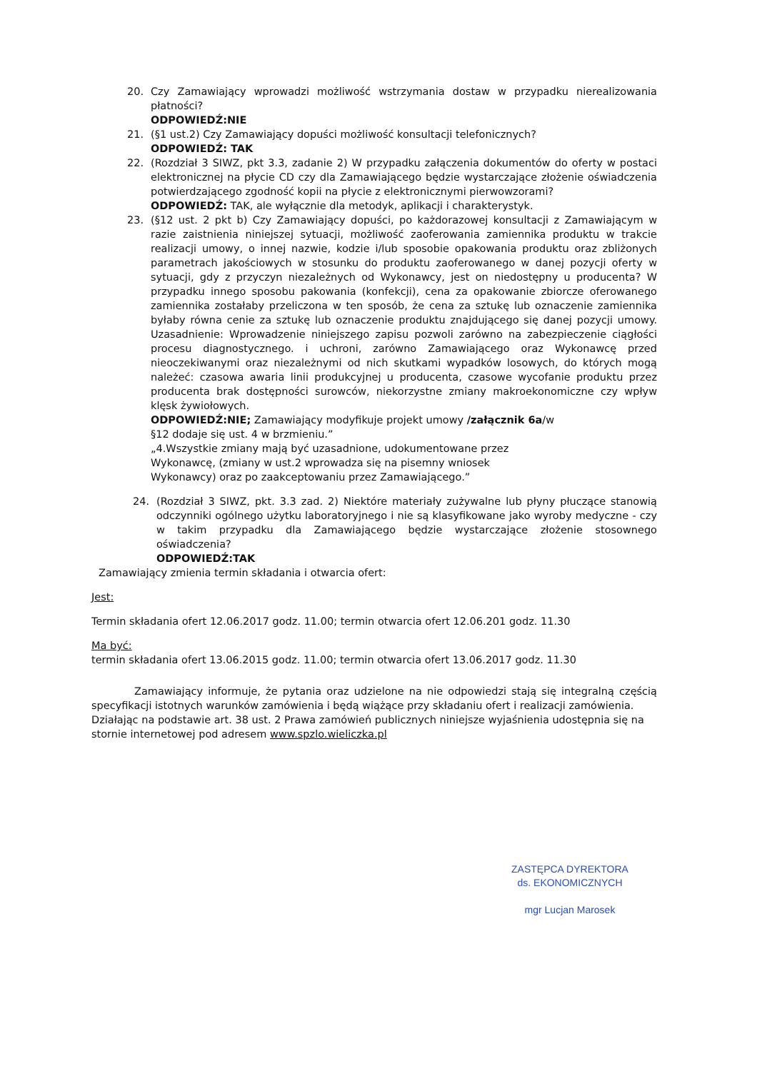20. Czy Zamawiający wprowadzi możliwość wstrzymania dostaw w przypadku nierealizowania płatności?
ODPOWIEDŹ:NIE
21. (§1 ust.2) Czy Zamawiający dopuści możliwość konsultacji telefonicznych?
ODPOWIEDŹ: TAK
22. (Rozdział 3 SIWZ, pkt 3.3, zadanie 2) W przypadku załączenia dokumentów do oferty w postaci elektronicznej na płycie CD czy dla Zamawiającego będzie wystarczające złożenie oświadczenia potwierdzającego zgodność kopii na płycie z elektronicznymi pierwowzorami?
ODPOWIEDŹ: TAK, ale wyłącznie dla metodyk, aplikacji i charakterystyk.
23. (§12 ust. 2 pkt b) Czy Zamawiający dopuści, po każdorazowej konsultacji z Zamawiającym w razie zaistnienia niniejszej sytuacji, możliwość zaoferowania zamiennika produktu w trakcie realizacji umowy, o innej nazwie, kodzie i/lub sposobie opakowania produktu oraz zbliżonych parametrach jakościowych w stosunku do produktu zaoferowanego w danej pozycji oferty w sytuacji, gdy z przyczyn niezależnych od Wykonawcy, jest on niedostępny u producenta? W przypadku innego sposobu pakowania (konfekcji), cena za opakowanie zbiorcze oferowanego zamiennika zostałaby przeliczona w ten sposób, że cena za sztukę lub oznaczenie zamiennika byłaby równa cenie za sztukę lub oznaczenie produktu znajdującego się danej pozycji umowy. Uzasadnienie: Wprowadzenie niniejszego zapisu pozwoli zarówno na zabezpieczenie ciągłości procesu diagnostycznego. i uchroni, zarówno Zamawiającego oraz Wykonawcę przed nieoczekiwanymi oraz niezależnymi od nich skutkami wypadków losowych, do których mogą należeć: czasowa awaria linii produkcyjnej u producenta, czasowe wycofanie produktu przez producenta brak dostępności surowców, niekorzystne zmiany makroekonomiczne czy wpływ klęsk żywiołowych.
ODPOWIEDŹ:NIE; Zamawiający modyfikuje projekt umowy /załącznik 6a/w
§12 dodaje się ust. 4 w brzmieniu.”
„4.Wszystkie zmiany mają być uzasadnione, udokumentowane przez
Wykonawcę, (zmiany w ust.2 wprowadza się na pisemny wniosek
Wykonawcy) oraz po zaakceptowaniu przez Zamawiającego.”
24. (Rozdział 3 SIWZ, pkt. 3.3 zad. 2) Niektóre materiały zużywalne lub płyny płuczące stanowią odczynniki ogólnego użytku laboratoryjnego i nie są klasyfikowane jako wyroby medyczne - czy w takim przypadku dla Zamawiającego będzie wystarczające złożenie stosownego oświadczenia?
ODPOWIEDŹ:TAK
Zamawiający zmienia termin składania i otwarcia ofert:
Jest:
Termin składania ofert 12.06.2017 godz. 11.00; termin otwarcia ofert 12.06.201 godz. 11.30
Ma być:
termin składania ofert 13.06.2015 godz. 11.00; termin otwarcia ofert 13.06.2017 godz. 11.30
Zamawiający informuje, że pytania oraz udzielone na nie odpowiedzi stają się integralną częścią specyfikacji istotnych warunków zamówienia i będą wiążące przy składaniu ofert i realizacji zamówienia.
Działając na podstawie art. 38 ust. 2 Prawa zamówień publicznych niniejsze wyjaśnienia udostępnia się na stornie internetowej pod adresem www.spzlo.wieliczka.pl
ZASTĘPCA DYREKTORA
ds. EKONOMICZNYCH
mgr Lucjan Marosek